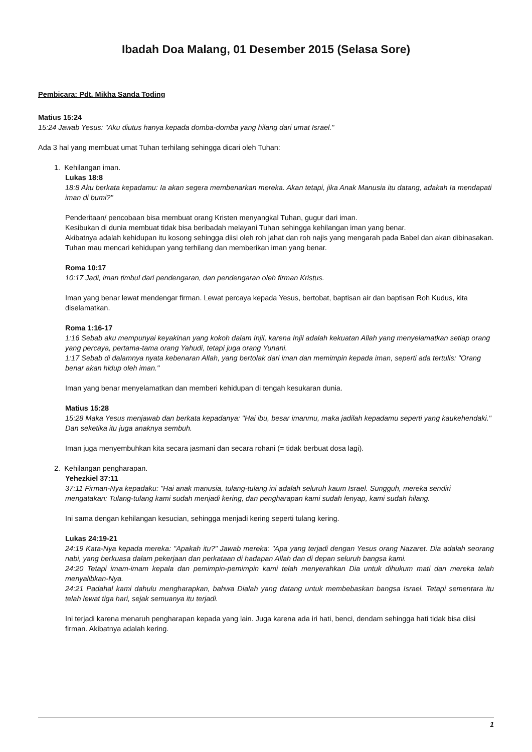Ibadah Doa Malang, 01 Desember 2015 (Selasa Sore)
Pembicara: Pdt. Mikha Sanda Toding
Matius 15:24
15:24 Jawab Yesus: "Aku diutus hanya kepada domba-domba yang hilang dari umat Israel."
Ada 3 hal yang membuat umat Tuhan terhilang sehingga dicari oleh Tuhan:
1. Kehilangan iman.
Lukas 18:8
18:8 Aku berkata kepadamu: Ia akan segera membenarkan mereka. Akan tetapi, jika Anak Manusia itu datang, adakah Ia mendapati iman di bumi?"
Penderitaan/ pencobaan bisa membuat orang Kristen menyangkal Tuhan, gugur dari iman.
Kesibukan di dunia membuat tidak bisa beribadah melayani Tuhan sehingga kehilangan iman yang benar.
Akibatnya adalah kehidupan itu kosong sehingga diisi oleh roh jahat dan roh najis yang mengarah pada Babel dan akan dibinasakan.
Tuhan mau mencari kehidupan yang terhilang dan memberikan iman yang benar.
Roma 10:17
10:17 Jadi, iman timbul dari pendengaran, dan pendengaran oleh firman Kristus.
Iman yang benar lewat mendengar firman. Lewat percaya kepada Yesus, bertobat, baptisan air dan baptisan Roh Kudus, kita diselamatkan.
Roma 1:16-17
1:16 Sebab aku mempunyai keyakinan yang kokoh dalam Injil, karena Injil adalah kekuatan Allah yang menyelamatkan setiap orang yang percaya, pertama-tama orang Yahudi, tetapi juga orang Yunani.
1:17 Sebab di dalamnya nyata kebenaran Allah, yang bertolak dari iman dan memimpin kepada iman, seperti ada tertulis: "Orang benar akan hidup oleh iman."
Iman yang benar menyelamatkan dan memberi kehidupan di tengah kesukaran dunia.
Matius 15:28
15:28 Maka Yesus menjawab dan berkata kepadanya: "Hai ibu, besar imanmu, maka jadilah kepadamu seperti yang kaukehendaki." Dan seketika itu juga anaknya sembuh.
Iman juga menyembuhkan kita secara jasmani dan secara rohani (= tidak berbuat dosa lagi).
2. Kehilangan pengharapan.
Yehezkiel 37:11
37:11 Firman-Nya kepadaku: "Hai anak manusia, tulang-tulang ini adalah seluruh kaum Israel. Sungguh, mereka sendiri mengatakan: Tulang-tulang kami sudah menjadi kering, dan pengharapan kami sudah lenyap, kami sudah hilang.
Ini sama dengan kehilangan kesucian, sehingga menjadi kering seperti tulang kering.
Lukas 24:19-21
24:19 Kata-Nya kepada mereka: "Apakah itu?" Jawab mereka: "Apa yang terjadi dengan Yesus orang Nazaret. Dia adalah seorang nabi, yang berkuasa dalam pekerjaan dan perkataan di hadapan Allah dan di depan seluruh bangsa kami.
24:20 Tetapi imam-imam kepala dan pemimpin-pemimpin kami telah menyerahkan Dia untuk dihukum mati dan mereka telah menyalibkan-Nya.
24:21 Padahal kami dahulu mengharapkan, bahwa Dialah yang datang untuk membebaskan bangsa Israel. Tetapi sementara itu telah lewat tiga hari, sejak semuanya itu terjadi.
Ini terjadi karena menaruh pengharapan kepada yang lain. Juga karena ada iri hati, benci, dendam sehingga hati tidak bisa diisi firman. Akibatnya adalah kering.
1